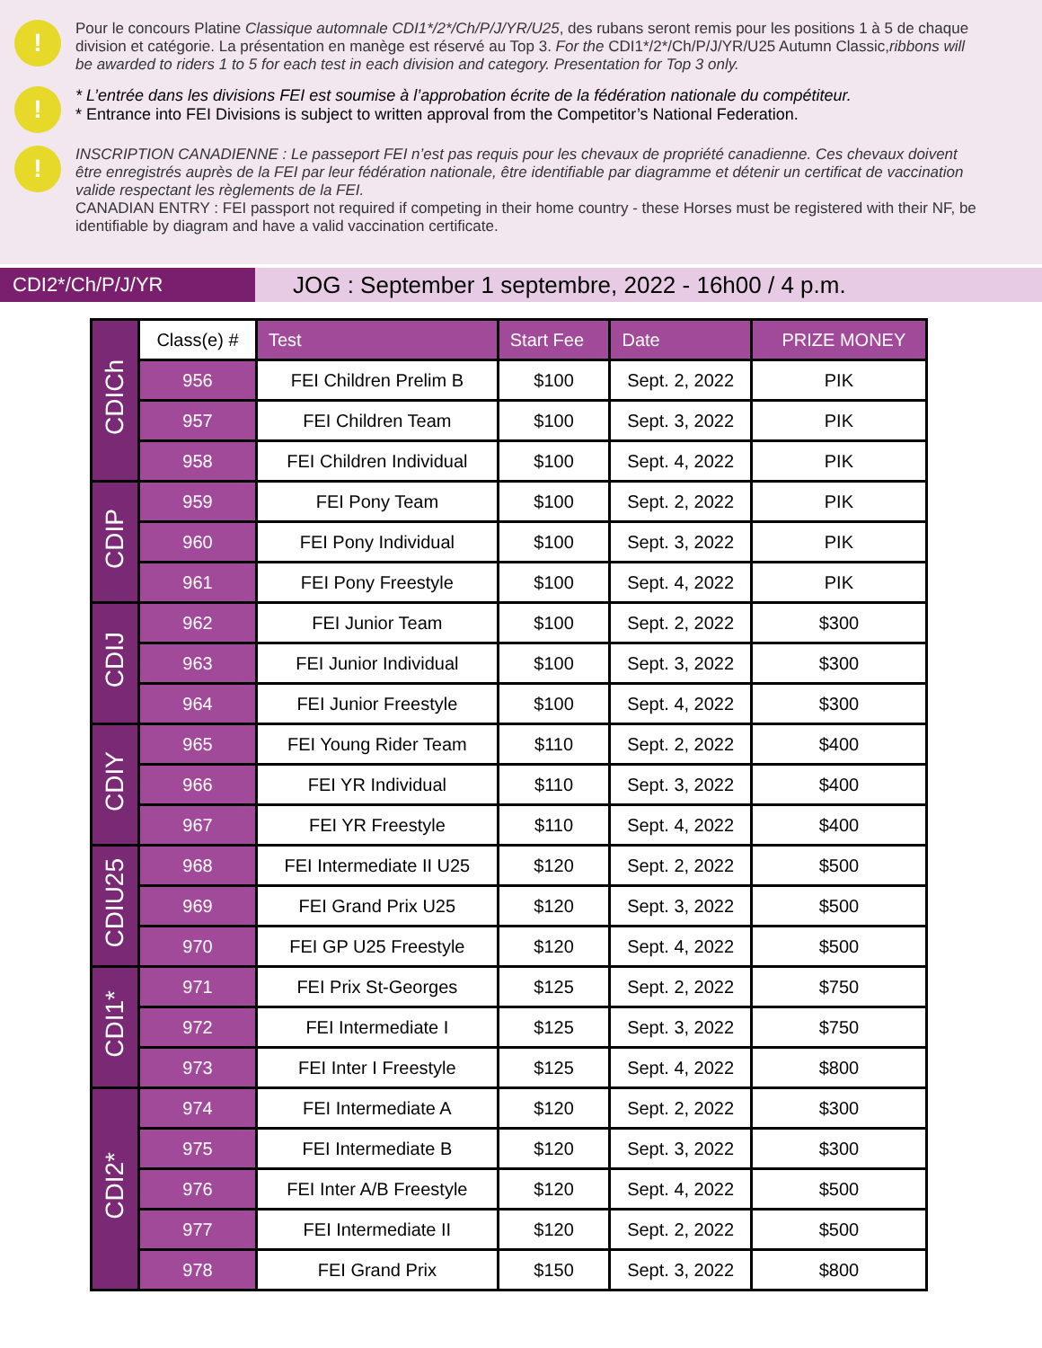!
Pour le concours Platine Classique automnale CDI1*/2*/Ch/P/J/YR/U25, des rubans seront remis pour les positions 1 à 5 de chaque division et catégorie. La présentation en manège est réservé au Top 3. For the CDI1*/2*/Ch/P/J/YR/U25 Autumn Classic,ribbons will be awarded to riders 1 to 5 for each test in each division and category. Presentation for Top 3 only.
!
* L’entrée dans les divisions FEI est soumise à l’approbation écrite de la fédération nationale du compétiteur.
* Entrance into FEI Divisions is subject to written approval from the Competitor’s National Federation.
!
INSCRIPTION CANADIENNE : Le passeport FEI n’est pas requis pour les chevaux de propriété canadienne. Ces chevaux doivent être enregistrés auprès de la FEI par leur fédération nationale, être identifiable par diagramme et détenir un certificat de vaccination valide respectant les règlements de la FEI.
CANADIAN ENTRY : FEI passport not required if competing in their home country - these Horses must be registered with their NF, be identifiable by diagram and have a valid vaccination certificate.
CDI2*/Ch/P/J/YR
JOG : September 1 septembre, 2022 - 16h00 / 4 p.m.
| CDICh | Class(e) # | Test | Start Fee | Date | PRIZE MONEY |
| | 956 | FEI Children Prelim B | $100 | Sept. 2, 2022 | PIK |
| | 957 | FEI Children Team | $100 | Sept. 3, 2022 | PIK |
| | 958 | FEI Children Individual | $100 | Sept. 4, 2022 | PIK |
| CDIP | 959 | FEI Pony Team | $100 | Sept. 2, 2022 | PIK |
| | 960 | FEI Pony Individual | $100 | Sept. 3, 2022 | PIK |
| | 961 | FEI Pony Freestyle | $100 | Sept. 4, 2022 | PIK |
| CDIJ | 962 | FEI Junior Team | $100 | Sept. 2, 2022 | $300 |
| | 963 | FEI Junior Individual | $100 | Sept. 3, 2022 | $300 |
| | 964 | FEI Junior Freestyle | $100 | Sept. 4, 2022 | $300 |
| CDIY | 965 | FEI Young Rider Team | $110 | Sept. 2, 2022 | $400 |
| | 966 | FEI YR Individual | $110 | Sept. 3, 2022 | $400 |
| | 967 | FEI YR Freestyle | $110 | Sept. 4, 2022 | $400 |
| CDIU25 | 968 | FEI Intermediate II U25 | $120 | Sept. 2, 2022 | $500 |
| | 969 | FEI Grand Prix U25 | $120 | Sept. 3, 2022 | $500 |
| | 970 | FEI GP U25 Freestyle | $120 | Sept. 4, 2022 | $500 |
| CDI1* | 971 | FEI Prix St-Georges | $125 | Sept. 2, 2022 | $750 |
| | 972 | FEI Intermediate I | $125 | Sept. 3, 2022 | $750 |
| | 973 | FEI Inter I Freestyle | $125 | Sept. 4, 2022 | $800 |
| CDI2* | 974 | FEI Intermediate A | $120 | Sept. 2, 2022 | $300 |
| | 975 | FEI Intermediate B | $120 | Sept. 3, 2022 | $300 |
| | 976 | FEI Inter A/B Freestyle | $120 | Sept. 4, 2022 | $500 |
| | 977 | FEI Intermediate II | $120 | Sept. 2, 2022 | $500 |
| | 978 | FEI Grand Prix | $150 | Sept. 3, 2022 | $800 |